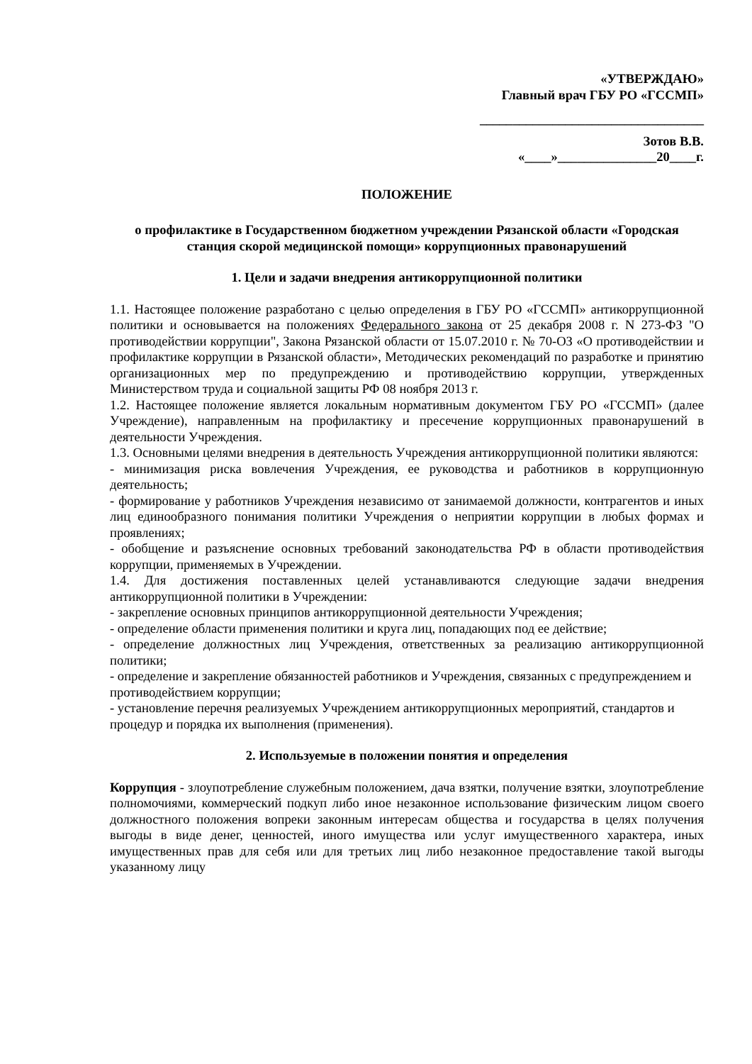«УТВЕРЖДАЮ»
Главный врач ГБУ РО «ГССМП»
__________________________________
Зотов В.В.
«____»_______________20____г.
ПОЛОЖЕНИЕ
о профилактике в Государственном бюджетном учреждении Рязанской области «Городская станция скорой медицинской помощи» коррупционных правонарушений
1. Цели и задачи внедрения антикоррупционной политики
1.1. Настоящее положение разработано с целью определения в ГБУ РО «ГССМП» антикоррупционной политики и основывается на положениях Федерального закона от 25 декабря 2008 г. N 273-ФЗ "О противодействии коррупции", Закона Рязанской области от 15.07.2010 г. № 70-ОЗ «О противодействии и профилактике коррупции в Рязанской области», Методических рекомендаций по разработке и принятию организационных мер по предупреждению и противодействию коррупции, утвержденных Министерством труда и социальной защиты РФ 08 ноября 2013 г.
1.2. Настоящее положение является локальным нормативным документом ГБУ РО «ГССМП» (далее Учреждение), направленным на профилактику и пресечение коррупционных правонарушений в деятельности Учреждения.
1.3. Основными целями внедрения в деятельность Учреждения антикоррупционной политики являются:
- минимизация риска вовлечения Учреждения, ее руководства и работников в коррупционную деятельность;
- формирование у работников Учреждения независимо от занимаемой должности, контрагентов и иных лиц единообразного понимания политики Учреждения о неприятии коррупции в любых формах и проявлениях;
- обобщение и разъяснение основных требований законодательства РФ в области противодействия коррупции, применяемых в Учреждении.
1.4. Для достижения поставленных целей устанавливаются следующие задачи внедрения антикоррупционной политики в Учреждении:
- закрепление основных принципов антикоррупционной деятельности Учреждения;
- определение области применения политики и круга лиц, попадающих под ее действие;
- определение должностных лиц Учреждения, ответственных за реализацию антикоррупционной политики;
- определение и закрепление обязанностей работников и Учреждения, связанных с предупреждением и противодействием коррупции;
- установление перечня реализуемых Учреждением антикоррупционных мероприятий, стандартов и процедур и порядка их выполнения (применения).
2. Используемые в положении понятия и определения
Коррупция - злоупотребление служебным положением, дача взятки, получение взятки, злоупотребление полномочиями, коммерческий подкуп либо иное незаконное использование физическим лицом своего должностного положения вопреки законным интересам общества и государства в целях получения выгоды в виде денег, ценностей, иного имущества или услуг имущественного характера, иных имущественных прав для себя или для третьих лиц либо незаконное предоставление такой выгоды указанному лицу